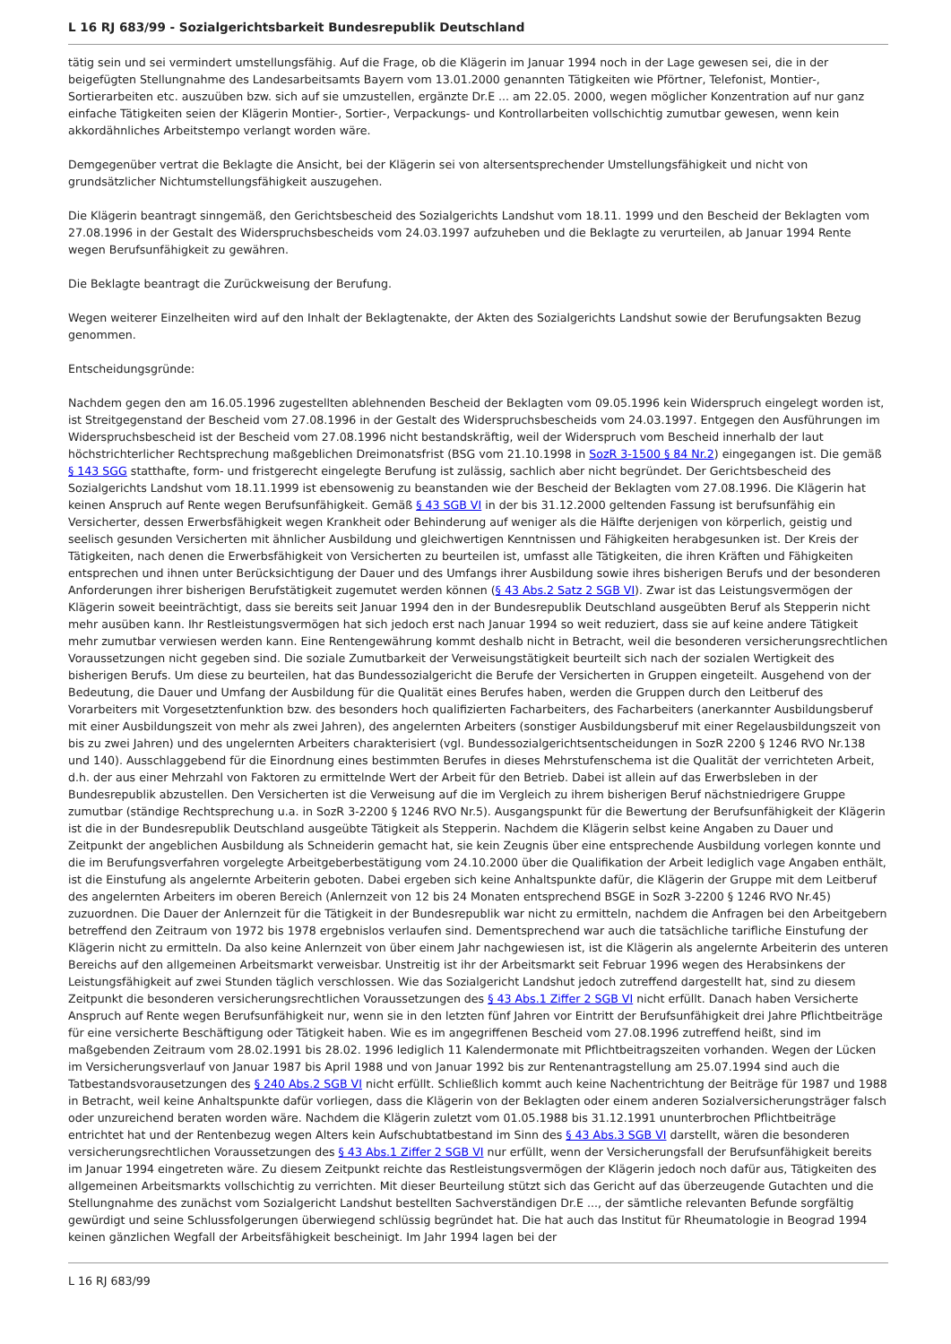L 16 RJ 683/99 - Sozialgerichtsbarkeit Bundesrepublik Deutschland
tätig sein und sei vermindert umstellungsfähig. Auf die Frage, ob die Klägerin im Januar 1994 noch in der Lage gewesen sei, die in der beigefügten Stellungnahme des Landesarbeitsamts Bayern vom 13.01.2000 genannten Tätigkeiten wie Pförtner, Telefonist, Montier-, Sortierarbeiten etc. auszuüben bzw. sich auf sie umzustellen, ergänzte Dr.E ... am 22.05. 2000, wegen möglicher Konzentration auf nur ganz einfache Tätigkeiten seien der Klägerin Montier-, Sortier-, Verpackungs- und Kontrollarbeiten vollschichtig zumutbar gewesen, wenn kein akkordähnliches Arbeitstempo verlangt worden wäre.
Demgegenüber vertrat die Beklagte die Ansicht, bei der Klägerin sei von altersentsprechender Umstellungsfähigkeit und nicht von grundsätzlicher Nichtumstellungsfähigkeit auszugehen.
Die Klägerin beantragt sinngemäß, den Gerichtsbescheid des Sozialgerichts Landshut vom 18.11. 1999 und den Bescheid der Beklagten vom 27.08.1996 in der Gestalt des Widerspruchsbescheids vom 24.03.1997 aufzuheben und die Beklagte zu verurteilen, ab Januar 1994 Rente wegen Berufsunfähigkeit zu gewähren.
Die Beklagte beantragt die Zurückweisung der Berufung.
Wegen weiterer Einzelheiten wird auf den Inhalt der Beklagtenakte, der Akten des Sozialgerichts Landshut sowie der Berufungsakten Bezug genommen.
Entscheidungsgründe:
Nachdem gegen den am 16.05.1996 zugestellten ablehnenden Bescheid der Beklagten vom 09.05.1996 kein Widerspruch eingelegt worden ist, ist Streitgegenstand der Bescheid vom 27.08.1996 in der Gestalt des Widerspruchsbescheids vom 24.03.1997. Entgegen den Ausführungen im Widerspruchsbescheid ist der Bescheid vom 27.08.1996 nicht bestandskräftig, weil der Widerspruch vom Bescheid innerhalb der laut höchstrichterlicher Rechtsprechung maßgeblichen Dreimonatsfrist (BSG vom 21.10.1998 in SozR 3-1500 § 84 Nr.2) eingegangen ist. Die gemäß § 143 SGG statthafte, form- und fristgerecht eingelegte Berufung ist zulässig, sachlich aber nicht begründet. Der Gerichtsbescheid des Sozialgerichts Landshut vom 18.11.1999 ist ebensowenig zu beanstanden wie der Bescheid der Beklagten vom 27.08.1996. Die Klägerin hat keinen Anspruch auf Rente wegen Berufsunfähigkeit. Gemäß § 43 SGB VI in der bis 31.12.2000 geltenden Fassung ist berufsunfähig ein Versicherter, dessen Erwerbsfähigkeit wegen Krankheit oder Behinderung auf weniger als die Hälfte derjenigen von körperlich, geistig und seelisch gesunden Versicherten mit ähnlicher Ausbildung und gleichwertigen Kenntnissen und Fähigkeiten herabgesunken ist. Der Kreis der Tätigkeiten, nach denen die Erwerbsfähigkeit von Versicherten zu beurteilen ist, umfasst alle Tätigkeiten, die ihren Kräften und Fähigkeiten entsprechen und ihnen unter Berücksichtigung der Dauer und des Umfangs ihrer Ausbildung sowie ihres bisherigen Berufs und der besonderen Anforderungen ihrer bisherigen Berufstätigkeit zugemutet werden können (§ 43 Abs.2 Satz 2 SGB VI). Zwar ist das Leistungsvermögen der Klägerin soweit beeinträchtigt, dass sie bereits seit Januar 1994 den in der Bundesrepublik Deutschland ausgeübten Beruf als Stepperin nicht mehr ausüben kann. Ihr Restleistungsvermögen hat sich jedoch erst nach Januar 1994 so weit reduziert, dass sie auf keine andere Tätigkeit mehr zumutbar verwiesen werden kann. Eine Rentengewährung kommt deshalb nicht in Betracht, weil die besonderen versicherungsrechtlichen Voraussetzungen nicht gegeben sind. Die soziale Zumutbarkeit der Verweisungstätigkeit beurteilt sich nach der sozialen Wertigkeit des bisherigen Berufs. Um diese zu beurteilen, hat das Bundessozialgericht die Berufe der Versicherten in Gruppen eingeteilt. Ausgehend von der Bedeutung, die Dauer und Umfang der Ausbildung für die Qualität eines Berufes haben, werden die Gruppen durch den Leitberuf des Vorarbeiters mit Vorgesetztenfunktion bzw. des besonders hoch qualifizierten Facharbeiters, des Facharbeiters (anerkannter Ausbildungsberuf mit einer Ausbildungszeit von mehr als zwei Jahren), des angelernten Arbeiters (sonstiger Ausbildungsberuf mit einer Regelausbildungszeit von bis zu zwei Jahren) und des ungelernten Arbeiters charakterisiert (vgl. Bundessozialgerichtsentscheidungen in SozR 2200 § 1246 RVO Nr.138 und 140). Ausschlaggebend für die Einordnung eines bestimmten Berufes in dieses Mehrstufenschema ist die Qualität der verrichteten Arbeit, d.h. der aus einer Mehrzahl von Faktoren zu ermittelnde Wert der Arbeit für den Betrieb. Dabei ist allein auf das Erwerbsleben in der Bundesrepublik abzustellen. Den Versicherten ist die Verweisung auf die im Vergleich zu ihrem bisherigen Beruf nächstniedrigere Gruppe zumutbar (ständige Rechtsprechung u.a. in SozR 3-2200 § 1246 RVO Nr.5). Ausgangspunkt für die Bewertung der Berufsunfähigkeit der Klägerin ist die in der Bundesrepublik Deutschland ausgeübte Tätigkeit als Stepperin. Nachdem die Klägerin selbst keine Angaben zu Dauer und Zeitpunkt der angeblichen Ausbildung als Schneiderin gemacht hat, sie kein Zeugnis über eine entsprechende Ausbildung vorlegen konnte und die im Berufungsverfahren vorgelegte Arbeitgeberbestätigung vom 24.10.2000 über die Qualifikation der Arbeit lediglich vage Angaben enthält, ist die Einstufung als angelernte Arbeiterin geboten. Dabei ergeben sich keine Anhaltspunkte dafür, die Klägerin der Gruppe mit dem Leitberuf des angelernten Arbeiters im oberen Bereich (Anlernzeit von 12 bis 24 Monaten entsprechend BSGE in SozR 3-2200 § 1246 RVO Nr.45) zuzuordnen. Die Dauer der Anlernzeit für die Tätigkeit in der Bundesrepublik war nicht zu ermitteln, nachdem die Anfragen bei den Arbeitgebern betreffend den Zeitraum von 1972 bis 1978 ergebnislos verlaufen sind. Dementsprechend war auch die tatsächliche tarifliche Einstufung der Klägerin nicht zu ermitteln. Da also keine Anlernzeit von über einem Jahr nachgewiesen ist, ist die Klägerin als angelernte Arbeiterin des unteren Bereichs auf den allgemeinen Arbeitsmarkt verweisbar. Unstreitig ist ihr der Arbeitsmarkt seit Februar 1996 wegen des Herabsinkens der Leistungsfähigkeit auf zwei Stunden täglich verschlossen. Wie das Sozialgericht Landshut jedoch zutreffend dargestellt hat, sind zu diesem Zeitpunkt die besonderen versicherungsrechtlichen Voraussetzungen des § 43 Abs.1 Ziffer 2 SGB VI nicht erfüllt. Danach haben Versicherte Anspruch auf Rente wegen Berufsunfähigkeit nur, wenn sie in den letzten fünf Jahren vor Eintritt der Berufsunfähigkeit drei Jahre Pflichtbeiträge für eine versicherte Beschäftigung oder Tätigkeit haben. Wie es im angegriffenen Bescheid vom 27.08.1996 zutreffend heißt, sind im maßgebenden Zeitraum vom 28.02.1991 bis 28.02. 1996 lediglich 11 Kalendermonate mit Pflichtbeitragszeiten vorhanden. Wegen der Lücken im Versicherungsverlauf von Januar 1987 bis April 1988 und von Januar 1992 bis zur Rentenantragstellung am 25.07.1994 sind auch die Tatbestandsvorausetzungen des § 240 Abs.2 SGB VI nicht erfüllt. Schließlich kommt auch keine Nachentrichtung der Beiträge für 1987 und 1988 in Betracht, weil keine Anhaltspunkte dafür vorliegen, dass die Klägerin von der Beklagten oder einem anderen Sozialversicherungsträger falsch oder unzureichend beraten worden wäre. Nachdem die Klägerin zuletzt vom 01.05.1988 bis 31.12.1991 ununterbrochen Pflichtbeiträge entrichtet hat und der Rentenbezug wegen Alters kein Aufschubtatbestand im Sinn des § 43 Abs.3 SGB VI darstellt, wären die besonderen versicherungsrechtlichen Voraussetzungen des § 43 Abs.1 Ziffer 2 SGB VI nur erfüllt, wenn der Versicherungsfall der Berufsunfähigkeit bereits im Januar 1994 eingetreten wäre. Zu diesem Zeitpunkt reichte das Restleistungsvermögen der Klägerin jedoch noch dafür aus, Tätigkeiten des allgemeinen Arbeitsmarkts vollschichtig zu verrichten. Mit dieser Beurteilung stützt sich das Gericht auf das überzeugende Gutachten und die Stellungnahme des zunächst vom Sozialgericht Landshut bestellten Sachverständigen Dr.E ..., der sämtliche relevanten Befunde sorgfältig gewürdigt und seine Schlussfolgerungen überwiegend schlüssig begründet hat. Die hat auch das Institut für Rheumatologie in Beograd 1994 keinen gänzlichen Wegfall der Arbeitsfähigkeit bescheinigt. Im Jahr 1994 lagen bei der
L 16 RJ 683/99